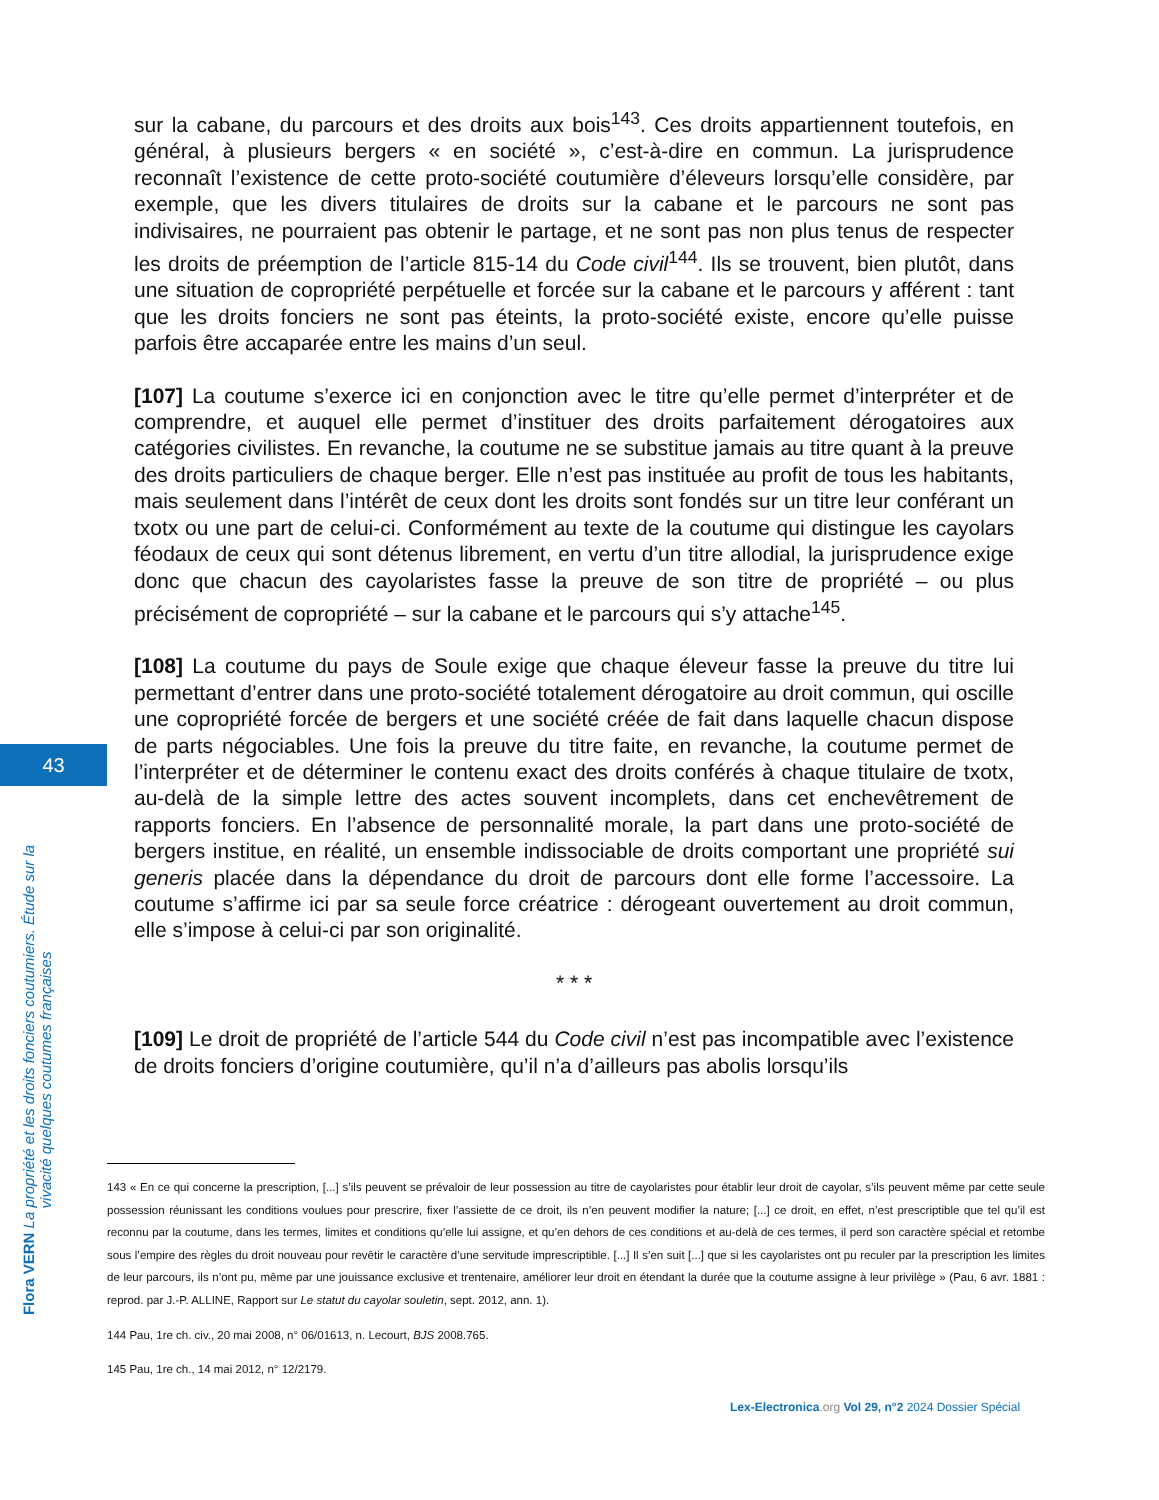43
Flora VERN La propriété et les droits fonciers coutumiers. Étude sur la vivacité quelques coutumes françaises
sur la cabane, du parcours et des droits aux bois<sup>143</sup>. Ces droits appartiennent toutefois, en général, à plusieurs bergers « en société », c’est-à-dire en commun. La jurisprudence reconnaît l’existence de cette proto-société coutumière d’éleveurs lorsqu’elle considère, par exemple, que les divers titulaires de droits sur la cabane et le parcours ne sont pas indivisaires, ne pourraient pas obtenir le partage, et ne sont pas non plus tenus de respecter les droits de préemption de l’article 815-14 du Code civil<sup>144</sup>. Ils se trouvent, bien plutôt, dans une situation de copropriété perpétuelle et forcée sur la cabane et le parcours y afférent : tant que les droits fonciers ne sont pas éteints, la proto-société existe, encore qu’elle puisse parfois être accaparée entre les mains d’un seul.
[107] La coutume s’exerce ici en conjonction avec le titre qu’elle permet d’interpréter et de comprendre, et auquel elle permet d’instituer des droits parfaitement dérogatoires aux catégories civilistes. En revanche, la coutume ne se substitue jamais au titre quant à la preuve des droits particuliers de chaque berger. Elle n’est pas instituée au profit de tous les habitants, mais seulement dans l’intérêt de ceux dont les droits sont fondés sur un titre leur conférant un txotx ou une part de celui-ci. Conformément au texte de la coutume qui distingue les cayolars féodaux de ceux qui sont détenus librement, en vertu d’un titre allodial, la jurisprudence exige donc que chacun des cayolaristes fasse la preuve de son titre de propriété – ou plus précisément de copropriété – sur la cabane et le parcours qui s’y attache<sup>145</sup>.
[108] La coutume du pays de Soule exige que chaque éleveur fasse la preuve du titre lui permettant d’entrer dans une proto-société totalement dérogatoire au droit commun, qui oscille une copropriété forcée de bergers et une société créée de fait dans laquelle chacun dispose de parts négociables. Une fois la preuve du titre faite, en revanche, la coutume permet de l’interpréter et de déterminer le contenu exact des droits conférés à chaque titulaire de txotx, au-delà de la simple lettre des actes souvent incomplets, dans cet enchevêtrement de rapports fonciers. En l’absence de personnalité morale, la part dans une proto-société de bergers institue, en réalité, un ensemble indissociable de droits comportant une propriété sui generis placée dans la dépendance du droit de parcours dont elle forme l’accessoire. La coutume s’affirme ici par sa seule force créatrice : dérogeant ouvertement au droit commun, elle s’impose à celui-ci par son originalité.
* * *
[109] Le droit de propriété de l’article 544 du Code civil n’est pas incompatible avec l’existence de droits fonciers d’origine coutumière, qu’il n’a d’ailleurs pas abolis lorsqu’ils
143 « En ce qui concerne la prescription, [...] s’ils peuvent se prévaloir de leur possession au titre de cayolaristes pour établir leur droit de cayolar, s’ils peuvent même par cette seule possession réunissant les conditions voulues pour prescrire, fixer l’assiette de ce droit, ils n’en peuvent modifier la nature; [...] ce droit, en effet, n’est prescriptible que tel qu’il est reconnu par la coutume, dans les termes, limites et conditions qu’elle lui assigne, et qu’en dehors de ces conditions et au-delà de ces termes, il perd son caractère spécial et retombe sous l’empire des règles du droit nouveau pour revêtir le caractère d’une servitude imprescriptible. [...] Il s’en suit [...] que si les cayolaristes ont pu reculer par la prescription les limites de leur parcours, ils n’ont pu, même par une jouissance exclusive et trentenaire, améliorer leur droit en étendant la durée que la coutume assigne à leur privilège » (Pau, 6 avr. 1881 : reprod. par J.-P. ALLINE, Rapport sur Le statut du cayolar souletin, sept. 2012, ann. 1).
144 Pau, 1re ch. civ., 20 mai 2008, n° 06/01613, n. Lecourt, BJS 2008.765.
145 Pau, 1re ch., 14 mai 2012, n° 12/2179.
Lex-Electronica.org Vol 29, n°2 2024 Dossier Spécial